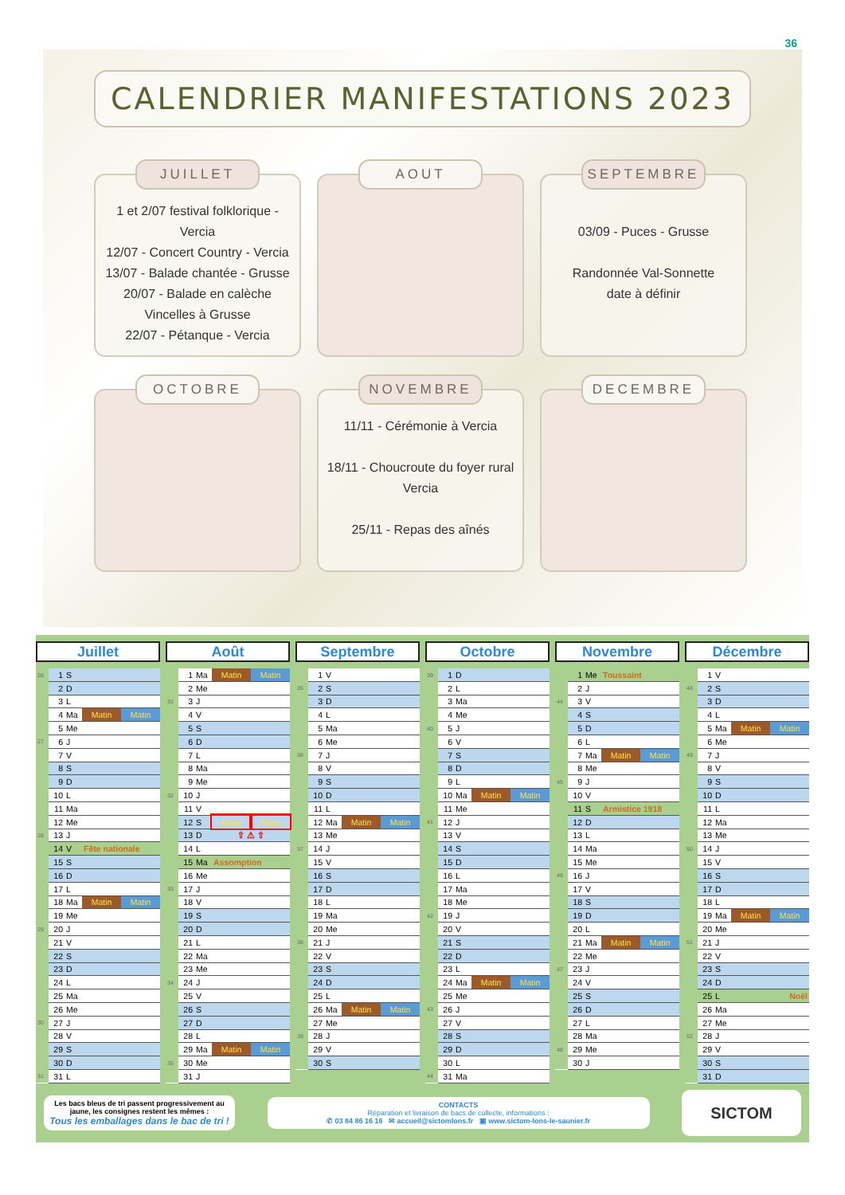36
CALENDRIER MANIFESTATIONS 2023
JUILLET
1 et 2/07 festival folklorique - Vercia
12/07 - Concert Country - Vercia
13/07 - Balade chantée - Grusse
20/07 - Balade en calèche Vincelles à Grusse
22/07 - Pétanque - Vercia
AOUT
SEPTEMBRE
03/09 - Puces - Grusse
Randonnée Val-Sonnette
date à définir
OCTOBRE
NOVEMBRE
11/11 - Cérémonie à Vercia
18/11 - Choucroute du foyer rural Vercia
25/11 - Repas des aînés
DECEMBRE
Juillet
| 26 | 1 | S | | |
| | 2 | D | | |
| | 3 | L | | |
| | 4 | Ma | Matin | Matin |
| | 5 | Me | | |
| 27 | 6 | J | | |
| | 7 | V | | |
| | 8 | S | | |
| | 9 | D | | |
| | 10 | L | | |
| | 11 | Ma | | |
| | 12 | Me | | |
| 28 | 13 | J | | |
| | 14 | V | Fête nationale | |
| | 15 | S | | |
| | 16 | D | | |
| | 17 | L | | |
| | 18 | Ma | Matin | Matin |
| | 19 | Me | | |
| 29 | 20 | J | | |
| | 21 | V | | |
| | 22 | S | | |
| | 23 | D | | |
| | 24 | L | | |
| | 25 | Ma | | |
| | 26 | Me | | |
| 30 | 27 | J | | |
| | 28 | V | | |
| | 29 | S | | |
| | 30 | D | | |
| 31 | 31 | L | | |
Août
| | 1 | Ma | Matin | Matin |
| | 2 | Me | | |
| 31 | 3 | J | | |
| | 4 | V | | |
| | 5 | S | | |
| | 6 | D | | |
| | 7 | L | | |
| | 8 | Ma | | |
| | 9 | Me | | |
| 32 | 10 | J | | |
| | 11 | V | | |
| | 12 | S | Matin | Matin |
| | 13 | D | ⇧ ⚠ ⇧ | |
| | 14 | L | | |
| | 15 | Ma | Assomption | |
| | 16 | Me | | |
| 33 | 17 | J | | |
| | 18 | V | | |
| | 19 | S | | |
| | 20 | D | | |
| | 21 | L | | |
| | 22 | Ma | | |
| | 23 | Me | | |
| 34 | 24 | J | | |
| | 25 | V | | |
| | 26 | S | | |
| | 27 | D | | |
| | 28 | L | | |
| | 29 | Ma | Matin | Matin |
| 35 | 30 | Me | | |
| | 31 | J | | |
Septembre
| | 1 | V | | |
| 35 | 2 | S | | |
| | 3 | D | | |
| | 4 | L | | |
| | 5 | Ma | | |
| | 6 | Me | | |
| 36 | 7 | J | | |
| | 8 | V | | |
| | 9 | S | | |
| | 10 | D | | |
| | 11 | L | | |
| | 12 | Ma | Matin | Matin |
| | 13 | Me | | |
| 37 | 14 | J | | |
| | 15 | V | | |
| | 16 | S | | |
| | 17 | D | | |
| | 18 | L | | |
| | 19 | Ma | | |
| | 20 | Me | | |
| 38 | 21 | J | | |
| | 22 | V | | |
| | 23 | S | | |
| | 24 | D | | |
| | 25 | L | | |
| | 26 | Ma | Matin | Matin |
| | 27 | Me | | |
| 39 | 28 | J | | |
| | 29 | V | | |
| | 30 | S | | |
Octobre
| 39 | 1 | D | | |
| | 2 | L | | |
| | 3 | Ma | | |
| | 4 | Me | | |
| 40 | 5 | J | | |
| | 6 | V | | |
| | 7 | S | | |
| | 8 | D | | |
| | 9 | L | | |
| | 10 | Ma | Matin | Matin |
| | 11 | Me | | |
| 41 | 12 | J | | |
| | 13 | V | | |
| | 14 | S | | |
| | 15 | D | | |
| | 16 | L | | |
| | 17 | Ma | | |
| | 18 | Me | | |
| 42 | 19 | J | | |
| | 20 | V | | |
| | 21 | S | | |
| | 22 | D | | |
| | 23 | L | | |
| | 24 | Ma | Matin | Matin |
| | 25 | Me | | |
| 43 | 26 | J | | |
| | 27 | V | | |
| | 28 | S | | |
| | 29 | D | | |
| | 30 | L | | |
| 44 | 31 | Ma | | |
Novembre
| | 1 | Me | Toussaint | |
| | 2 | J | | |
| 44 | 3 | V | | |
| | 4 | S | | |
| | 5 | D | | |
| | 6 | L | | |
| | 7 | Ma | Matin | Matin |
| | 8 | Me | | |
| 45 | 9 | J | | |
| | 10 | V | | |
| | 11 | S | Armistice 1918 | |
| | 12 | D | | |
| | 13 | L | | |
| | 14 | Ma | | |
| | 15 | Me | | |
| 46 | 16 | J | | |
| | 17 | V | | |
| | 18 | S | | |
| | 19 | D | | |
| | 20 | L | | |
| | 21 | Ma | Matin | Matin |
| | 22 | Me | | |
| 47 | 23 | J | | |
| | 24 | V | | |
| | 25 | S | | |
| | 26 | D | | |
| | 27 | L | | |
| | 28 | Ma | | |
| 48 | 29 | Me | | |
| | 30 | J | | |
Décembre
| | 1 | V | | |
| 48 | 2 | S | | |
| | 3 | D | | |
| | 4 | L | | |
| | 5 | Ma | Matin | Matin |
| | 6 | Me | | |
| 49 | 7 | J | | |
| | 8 | V | | |
| | 9 | S | | |
| | 10 | D | | |
| | 11 | L | | |
| | 12 | Ma | | |
| | 13 | Me | | |
| 50 | 14 | J | | |
| | 15 | V | | |
| | 16 | S | | |
| | 17 | D | | |
| | 18 | L | | |
| | 19 | Ma | Matin | Matin |
| | 20 | Me | | |
| 51 | 21 | J | | |
| | 22 | V | | |
| | 23 | S | | |
| | 24 | D | | |
| | 25 | L | Noël | |
| | 26 | Ma | | |
| | 27 | Me | | |
| 52 | 28 | J | | |
| | 29 | V | | |
| | 30 | S | | |
| | 31 | D | | |
Les bacs bleus de tri passent progressivement au jaune, les consignes restent les mêmes :
Tous les emballages dans le bac de tri !
CONTACTS
Réparation et livraison de bacs de collecte, informations :
✆ 03 84 86 16 16 ✉ accueil@sictomlons.fr ▣ www.sictom-lons-le-saunier.fr
SICTOM